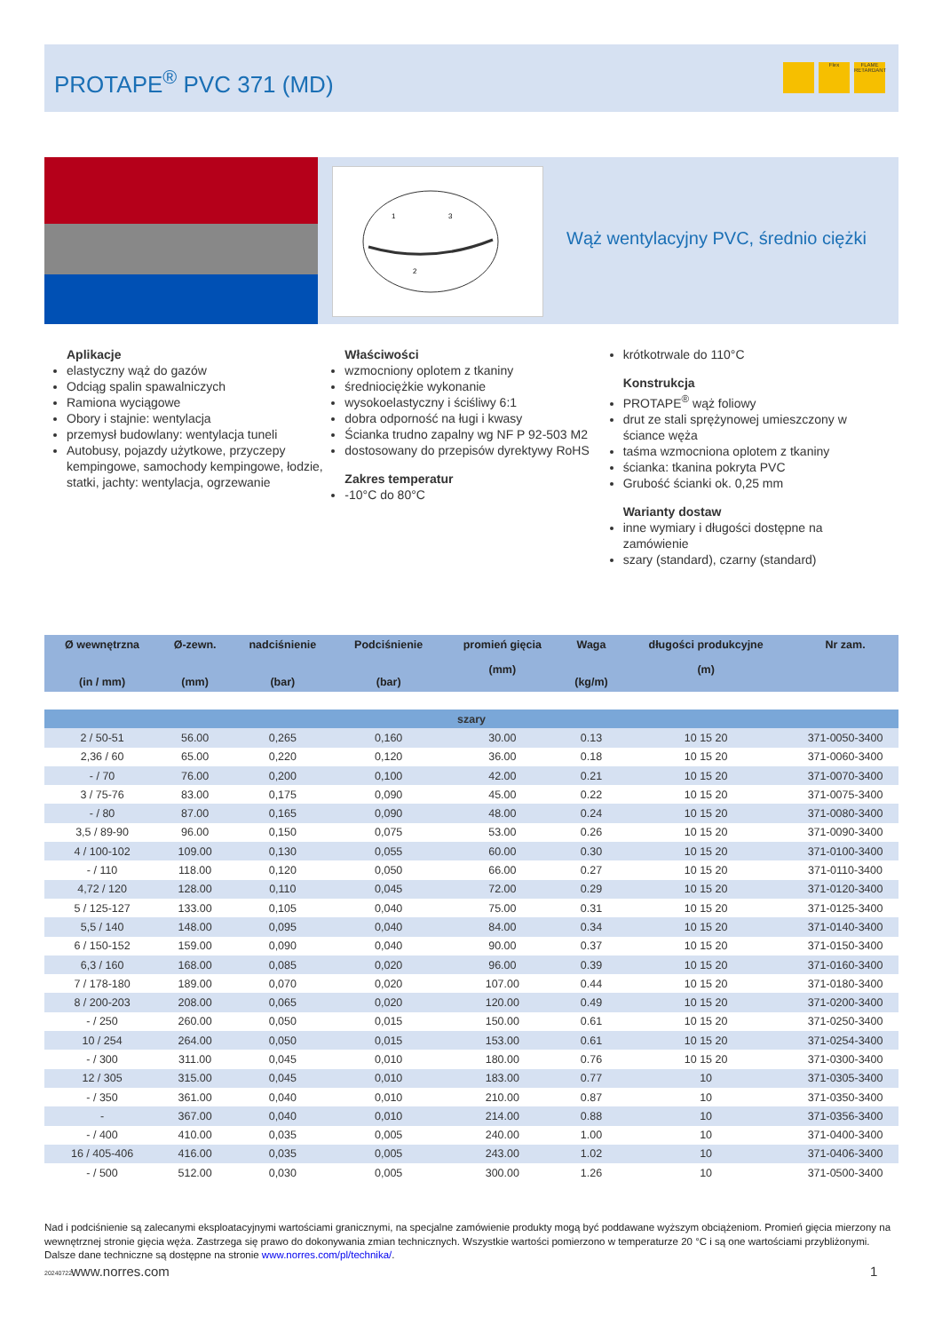PROTAPE<sup>®</sup> PVC 371 (MD)
Flex FLAME RETARDANT
1
3
2
Wąż wentylacyjny PVC, średnio ciężki
Aplikacje
elastyczny wąż do gazów
Odciąg spalin spawalniczych
Ramiona wyciągowe
Obory i stajnie: wentylacja
przemysł budowlany: wentylacja tuneli
Autobusy, pojazdy użytkowe, przyczepy kempingowe, samochody kempingowe, łodzie, statki, jachty: wentylacja, ogrzewanie
Właściwości
wzmocniony oplotem z tkaniny
średniociężkie wykonanie
wysokoelastyczny i ściśliwy 6:1
dobra odporność na ługi i kwasy
Ścianka trudno zapalny wg NF P 92-503 M2
dostosowany do przepisów dyrektywy RoHS
Zakres temperatur
-10°C do 80°C
krótkotrwale do 110°C
Konstrukcja
PROTAPE<sup>®</sup> wąż foliowy
drut ze stali sprężynowej umieszczony w ściance węża
taśma wzmocniona oplotem z tkaniny
ścianka: tkanina pokryta PVC
Grubość ścianki ok. 0,25 mm
Warianty dostaw
inne wymiary i długości dostępne na zamówienie
szary (standard), czarny (standard)
| Ø wewnętrzna (in / mm) | Ø-zewn. (mm) | nadciśnienie (bar) | Podciśnienie (bar) | promień gięcia (mm) | Waga (kg/m) | długości produkcyjne (m) | Nr zam. |
| --- | --- | --- | --- | --- | --- | --- | --- |
| szary | | | | | | | |
| 2 / 50-51 | 56.00 | 0,265 | 0,160 | 30.00 | 0.13 | 10 15 20 | 371-0050-3400 |
| 2,36 / 60 | 65.00 | 0,220 | 0,120 | 36.00 | 0.18 | 10 15 20 | 371-0060-3400 |
| - / 70 | 76.00 | 0,200 | 0,100 | 42.00 | 0.21 | 10 15 20 | 371-0070-3400 |
| 3 / 75-76 | 83.00 | 0,175 | 0,090 | 45.00 | 0.22 | 10 15 20 | 371-0075-3400 |
| - / 80 | 87.00 | 0,165 | 0,090 | 48.00 | 0.24 | 10 15 20 | 371-0080-3400 |
| 3,5 / 89-90 | 96.00 | 0,150 | 0,075 | 53.00 | 0.26 | 10 15 20 | 371-0090-3400 |
| 4 / 100-102 | 109.00 | 0,130 | 0,055 | 60.00 | 0.30 | 10 15 20 | 371-0100-3400 |
| - / 110 | 118.00 | 0,120 | 0,050 | 66.00 | 0.27 | 10 15 20 | 371-0110-3400 |
| 4,72 / 120 | 128.00 | 0,110 | 0,045 | 72.00 | 0.29 | 10 15 20 | 371-0120-3400 |
| 5 / 125-127 | 133.00 | 0,105 | 0,040 | 75.00 | 0.31 | 10 15 20 | 371-0125-3400 |
| 5,5 / 140 | 148.00 | 0,095 | 0,040 | 84.00 | 0.34 | 10 15 20 | 371-0140-3400 |
| 6 / 150-152 | 159.00 | 0,090 | 0,040 | 90.00 | 0.37 | 10 15 20 | 371-0150-3400 |
| 6,3 / 160 | 168.00 | 0,085 | 0,020 | 96.00 | 0.39 | 10 15 20 | 371-0160-3400 |
| 7 / 178-180 | 189.00 | 0,070 | 0,020 | 107.00 | 0.44 | 10 15 20 | 371-0180-3400 |
| 8 / 200-203 | 208.00 | 0,065 | 0,020 | 120.00 | 0.49 | 10 15 20 | 371-0200-3400 |
| - / 250 | 260.00 | 0,050 | 0,015 | 150.00 | 0.61 | 10 15 20 | 371-0250-3400 |
| 10 / 254 | 264.00 | 0,050 | 0,015 | 153.00 | 0.61 | 10 15 20 | 371-0254-3400 |
| - / 300 | 311.00 | 0,045 | 0,010 | 180.00 | 0.76 | 10 15 20 | 371-0300-3400 |
| 12 / 305 | 315.00 | 0,045 | 0,010 | 183.00 | 0.77 | 10 | 371-0305-3400 |
| - / 350 | 361.00 | 0,040 | 0,010 | 210.00 | 0.87 | 10 | 371-0350-3400 |
| - | 367.00 | 0,040 | 0,010 | 214.00 | 0.88 | 10 | 371-0356-3400 |
| - / 400 | 410.00 | 0,035 | 0,005 | 240.00 | 1.00 | 10 | 371-0400-3400 |
| 16 / 405-406 | 416.00 | 0,035 | 0,005 | 243.00 | 1.02 | 10 | 371-0406-3400 |
| - / 500 | 512.00 | 0,030 | 0,005 | 300.00 | 1.26 | 10 | 371-0500-3400 |
Nad i podciśnienie są zalecanymi eksploatacyjnymi wartościami granicznymi, na specjalne zamówienie produkty mogą być poddawane wyższym obciążeniom. Promień gięcia mierzony na wewnętrznej stronie gięcia węża. Zastrzega się prawo do dokonywania zmian technicznych. Wszystkie wartości pomierzono w temperaturze 20 °C i są one wartościami przybliżonymi. Dalsze dane techniczne są dostępne na stronie www.norres.com/pl/technika/.
www.norres.com 1
20240722